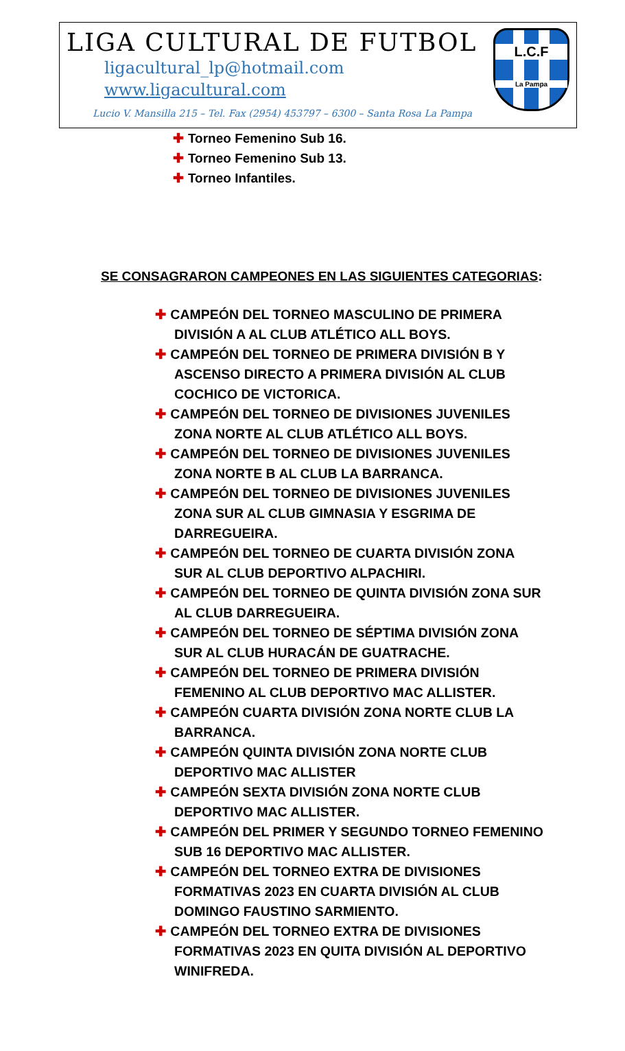LIGA CULTURAL DE FUTBOL
ligacultural_lp@hotmail.com
www.ligacultural.com
Lucio V. Mansilla 215 – Tel. Fax (2954) 453797 – 6300 – Santa Rosa La Pampa
L.C.F
La Pampa
✚ Torneo Femenino Sub 16.
✚ Torneo Femenino Sub 13.
✚ Torneo Infantiles.
SE CONSAGRARON CAMPEONES EN LAS SIGUIENTES CATEGORIAS:
✚ CAMPEÓN DEL TORNEO MASCULINO DE PRIMERA DIVISIÓN A AL CLUB ATLÉTICO ALL BOYS.
✚ CAMPEÓN DEL TORNEO DE PRIMERA DIVISIÓN B Y ASCENSO DIRECTO A PRIMERA DIVISIÓN AL CLUB COCHICO DE VICTORICA.
✚ CAMPEÓN DEL TORNEO DE DIVISIONES JUVENILES ZONA NORTE AL CLUB ATLÉTICO ALL BOYS.
✚ CAMPEÓN DEL TORNEO DE DIVISIONES JUVENILES ZONA NORTE B AL CLUB LA BARRANCA.
✚ CAMPEÓN DEL TORNEO DE DIVISIONES JUVENILES ZONA SUR AL CLUB GIMNASIA Y ESGRIMA DE DARREGUEIRA.
✚ CAMPEÓN DEL TORNEO DE CUARTA DIVISIÓN ZONA SUR AL CLUB DEPORTIVO ALPACHIRI.
✚ CAMPEÓN DEL TORNEO DE QUINTA DIVISIÓN ZONA SUR AL CLUB DARREGUEIRA.
✚ CAMPEÓN DEL TORNEO DE SÉPTIMA DIVISIÓN ZONA SUR AL CLUB HURACÁN DE GUATRACHE.
✚ CAMPEÓN DEL TORNEO DE PRIMERA DIVISIÓN FEMENINO AL CLUB DEPORTIVO MAC ALLISTER.
✚ CAMPEÓN CUARTA DIVISIÓN ZONA NORTE CLUB LA BARRANCA.
✚ CAMPEÓN QUINTA DIVISIÓN ZONA NORTE CLUB DEPORTIVO MAC ALLISTER
✚ CAMPEÓN SEXTA DIVISIÓN ZONA NORTE CLUB DEPORTIVO MAC ALLISTER.
✚ CAMPEÓN DEL PRIMER Y SEGUNDO TORNEO FEMENINO SUB 16 DEPORTIVO MAC ALLISTER.
✚ CAMPEÓN DEL TORNEO EXTRA DE DIVISIONES FORMATIVAS 2023 EN CUARTA DIVISIÓN AL CLUB DOMINGO FAUSTINO SARMIENTO.
✚ CAMPEÓN DEL TORNEO EXTRA DE DIVISIONES FORMATIVAS 2023 EN QUITA DIVISIÓN AL DEPORTIVO WINIFREDA.